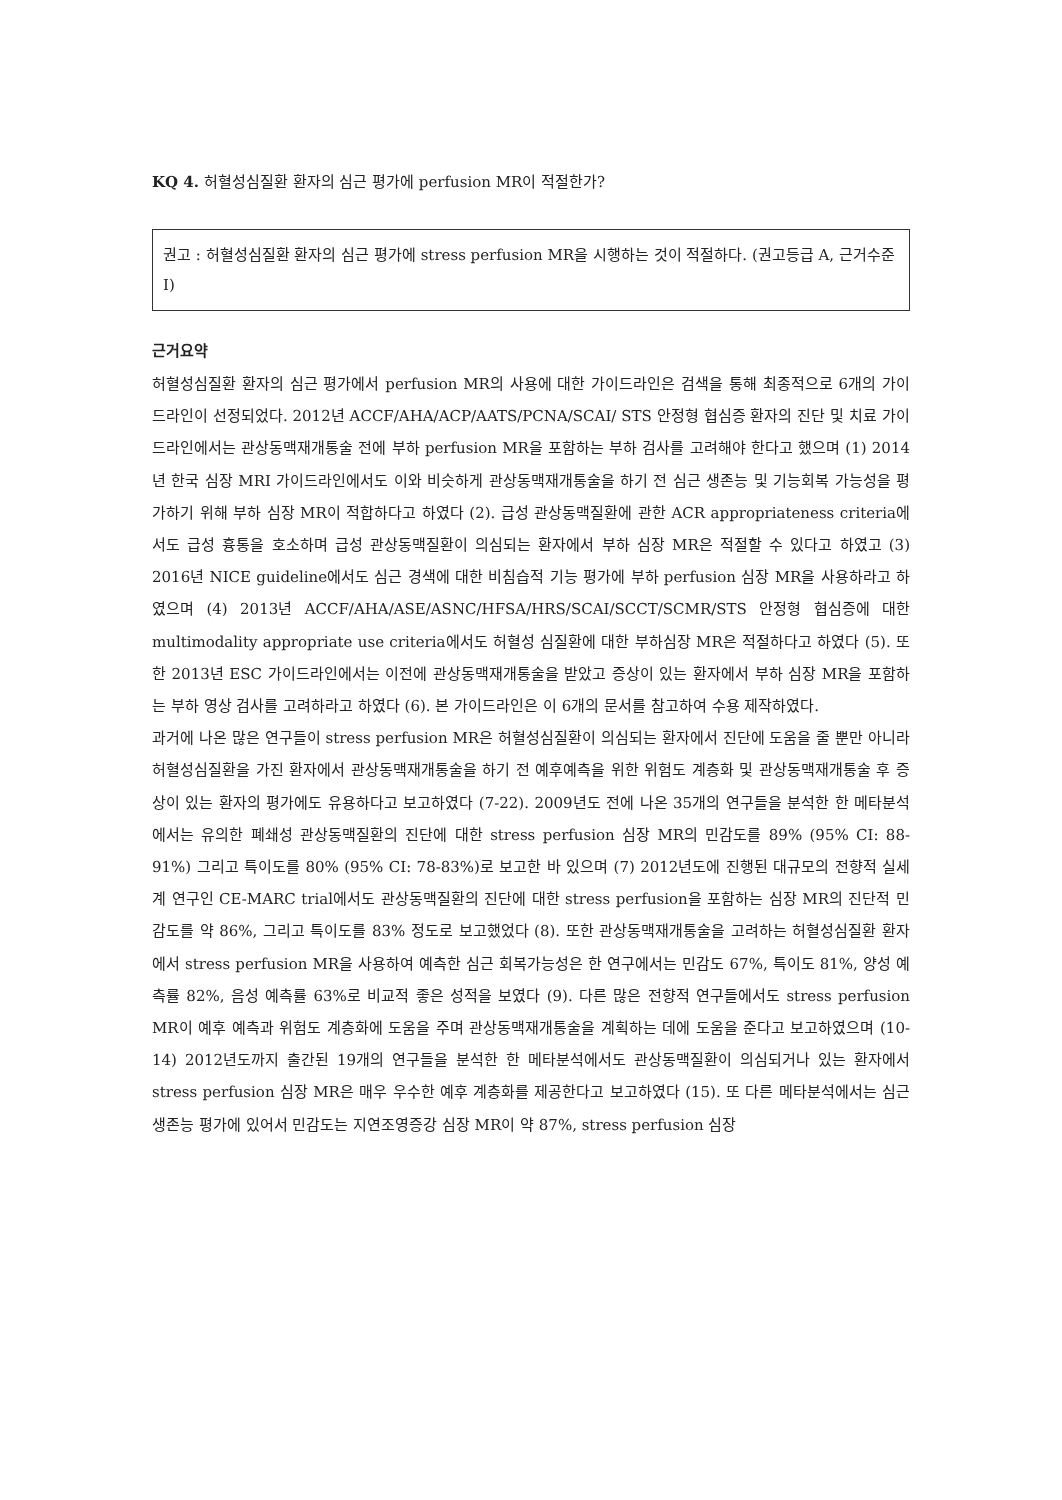KQ 4. 허혈성심질환 환자의 심근 평가에 perfusion MR이 적절한가?
권고 : 허혈성심질환 환자의 심근 평가에 stress perfusion MR을 시행하는 것이 적절하다. (권고등급 A, 근거수준 I)
근거요약
허혈성심질환 환자의 심근 평가에서 perfusion MR의 사용에 대한 가이드라인은 검색을 통해 최종적으로 6개의 가이드라인이 선정되었다. 2012년 ACCF/AHA/ACP/AATS/PCNA/SCAI/ STS 안정형 협심증 환자의 진단 및 치료 가이드라인에서는 관상동맥재개통술 전에 부하 perfusion MR을 포함하는 부하 검사를 고려해야 한다고 했으며 (1) 2014년 한국 심장 MRI 가이드라인에서도 이와 비슷하게 관상동맥재개통술을 하기 전 심근 생존능 및 기능회복 가능성을 평가하기 위해 부하 심장 MR이 적합하다고 하였다 (2). 급성 관상동맥질환에 관한 ACR appropriateness criteria에서도 급성 흉통을 호소하며 급성 관상동맥질환이 의심되는 환자에서 부하 심장 MR은 적절할 수 있다고 하였고 (3) 2016년 NICE guideline에서도 심근 경색에 대한 비침습적 기능 평가에 부하 perfusion 심장 MR을 사용하라고 하였으며 (4) 2013년 ACCF/AHA/ASE/ASNC/HFSA/HRS/SCAI/SCCT/SCMR/STS 안정형 협심증에 대한 multimodality appropriate use criteria에서도 허혈성 심질환에 대한 부하심장 MR은 적절하다고 하였다 (5). 또한 2013년 ESC 가이드라인에서는 이전에 관상동맥재개통술을 받았고 증상이 있는 환자에서 부하 심장 MR을 포함하는 부하 영상 검사를 고려하라고 하였다 (6). 본 가이드라인은 이 6개의 문서를 참고하여 수용 제작하였다.
과거에 나온 많은 연구들이 stress perfusion MR은 허혈성심질환이 의심되는 환자에서 진단에 도움을 줄 뿐만 아니라 허혈성심질환을 가진 환자에서 관상동맥재개통술을 하기 전 예후예측을 위한 위험도 계층화 및 관상동맥재개통술 후 증상이 있는 환자의 평가에도 유용하다고 보고하였다 (7-22). 2009년도 전에 나온 35개의 연구들을 분석한 한 메타분석에서는 유의한 폐쇄성 관상동맥질환의 진단에 대한 stress perfusion 심장 MR의 민감도를 89% (95% CI: 88-91%) 그리고 특이도를 80% (95% CI: 78-83%)로 보고한 바 있으며 (7) 2012년도에 진행된 대규모의 전향적 실세계 연구인 CE-MARC trial에서도 관상동맥질환의 진단에 대한 stress perfusion을 포함하는 심장 MR의 진단적 민감도를 약 86%, 그리고 특이도를 83% 정도로 보고했었다 (8). 또한 관상동맥재개통술을 고려하는 허혈성심질환 환자에서 stress perfusion MR을 사용하여 예측한 심근 회복가능성은 한 연구에서는 민감도 67%, 특이도 81%, 양성 예측률 82%, 음성 예측률 63%로 비교적 좋은 성적을 보였다 (9). 다른 많은 전향적 연구들에서도 stress perfusion MR이 예후 예측과 위험도 계층화에 도움을 주며 관상동맥재개통술을 계획하는 데에 도움을 준다고 보고하였으며 (10-14) 2012년도까지 출간된 19개의 연구들을 분석한 한 메타분석에서도 관상동맥질환이 의심되거나 있는 환자에서 stress perfusion 심장 MR은 매우 우수한 예후 계층화를 제공한다고 보고하였다 (15). 또 다른 메타분석에서는 심근생존능 평가에 있어서 민감도는 지연조영증강 심장 MR이 약 87%, stress perfusion 심장